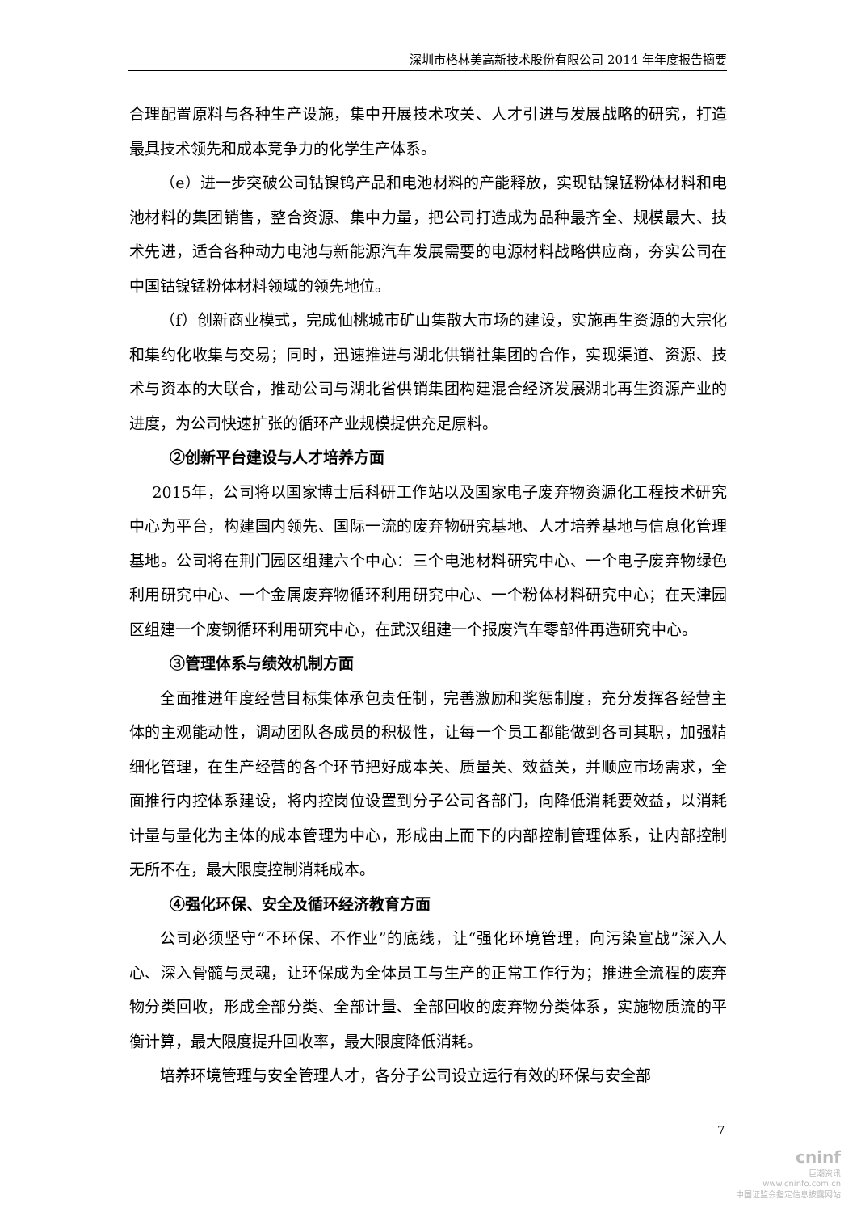深圳市格林美高新技术股份有限公司 2014 年年度报告摘要
合理配置原料与各种生产设施，集中开展技术攻关、人才引进与发展战略的研究，打造最具技术领先和成本竞争力的化学生产体系。
（e）进一步突破公司钴镍钨产品和电池材料的产能释放，实现钴镍锰粉体材料和电池材料的集团销售，整合资源、集中力量，把公司打造成为品种最齐全、规模最大、技术先进，适合各种动力电池与新能源汽车发展需要的电源材料战略供应商，夯实公司在中国钴镍锰粉体材料领域的领先地位。
（f）创新商业模式，完成仙桃城市矿山集散大市场的建设，实施再生资源的大宗化和集约化收集与交易；同时，迅速推进与湖北供销社集团的合作，实现渠道、资源、技术与资本的大联合，推动公司与湖北省供销集团构建混合经济发展湖北再生资源产业的进度，为公司快速扩张的循环产业规模提供充足原料。
②创新平台建设与人才培养方面
2015年，公司将以国家博士后科研工作站以及国家电子废弃物资源化工程技术研究中心为平台，构建国内领先、国际一流的废弃物研究基地、人才培养基地与信息化管理基地。公司将在荆门园区组建六个中心：三个电池材料研究中心、一个电子废弃物绿色利用研究中心、一个金属废弃物循环利用研究中心、一个粉体材料研究中心；在天津园区组建一个废钢循环利用研究中心，在武汉组建一个报废汽车零部件再造研究中心。
③管理体系与绩效机制方面
全面推进年度经营目标集体承包责任制，完善激励和奖惩制度，充分发挥各经营主体的主观能动性，调动团队各成员的积极性，让每一个员工都能做到各司其职，加强精细化管理，在生产经营的各个环节把好成本关、质量关、效益关，并顺应市场需求，全面推行内控体系建设，将内控岗位设置到分子公司各部门，向降低消耗要效益，以消耗计量与量化为主体的成本管理为中心，形成由上而下的内部控制管理体系，让内部控制无所不在，最大限度控制消耗成本。
④强化环保、安全及循环经济教育方面
公司必须坚守“不环保、不作业”的底线，让“强化环境管理，向污染宣战”深入人心、深入骨髓与灵魂，让环保成为全体员工与生产的正常工作行为；推进全流程的废弃物分类回收，形成全部分类、全部计量、全部回收的废弃物分类体系，实施物质流的平衡计算，最大限度提升回收率，最大限度降低消耗。
培养环境管理与安全管理人才，各分子公司设立运行有效的环保与安全部
7
cninf
巨潮资讯
www.cninfo.com.cn
中国证监会指定信息披露网站